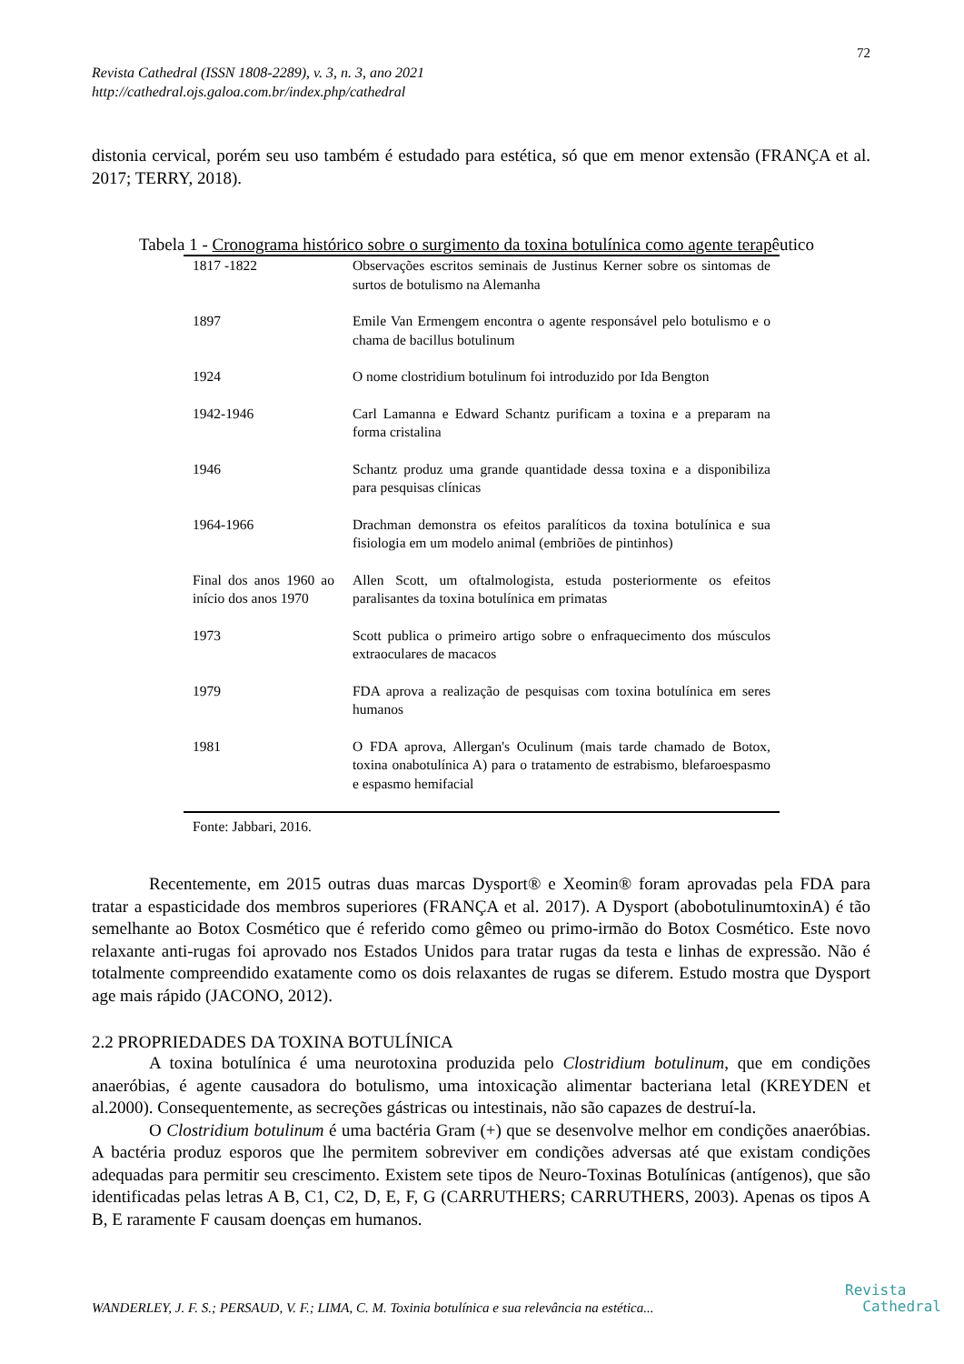72
Revista Cathedral (ISSN 1808-2289), v. 3, n. 3, ano 2021
http://cathedral.ojs.galoa.com.br/index.php/cathedral
distonia cervical, porém seu uso também é estudado para estética, só que em menor extensão (FRANÇA et al. 2017; TERRY, 2018).
Tabela 1 - Cronograma histórico sobre o surgimento da toxina botulínica como agente terapêutico
| 1817 -1822 | Observações escritos seminais de Justinus Kerner sobre os sintomas de surtos de botulismo na Alemanha |
| 1897 | Emile Van Ermengem encontra o agente responsável pelo botulismo e o chama de bacillus botulinum |
| 1924 | O nome clostridium botulinum foi introduzido por Ida Bengton |
| 1942-1946 | Carl Lamanna e Edward Schantz purificam a toxina e a preparam na forma cristalina |
| 1946 | Schantz produz uma grande quantidade dessa toxina e a disponibiliza para pesquisas clínicas |
| 1964-1966 | Drachman demonstra os efeitos paralíticos da toxina botulínica e sua fisiologia em um modelo animal (embriões de pintinhos) |
| Final dos anos 1960 ao início dos anos 1970 | Allen Scott, um oftalmologista, estuda posteriormente os efeitos paralisantes da toxina botulínica em primatas |
| 1973 | Scott publica o primeiro artigo sobre o enfraquecimento dos músculos extraoculares de macacos |
| 1979 | FDA aprova a realização de pesquisas com toxina botulínica em seres humanos |
| 1981 | O FDA aprova, Allergan's Oculinum (mais tarde chamado de Botox, toxina onabotulínica A) para o tratamento de estrabismo, blefaroespasmo e espasmo hemifacial |
Fonte: Jabbari, 2016.
Recentemente, em 2015 outras duas marcas Dysport® e Xeomin® foram aprovadas pela FDA para tratar a espasticidade dos membros superiores (FRANÇA et al. 2017). A Dysport (abobotulinumtoxinA) é tão semelhante ao Botox Cosmético que é referido como gêmeo ou primo-irmão do Botox Cosmético. Este novo relaxante anti-rugas foi aprovado nos Estados Unidos para tratar rugas da testa e linhas de expressão. Não é totalmente compreendido exatamente como os dois relaxantes de rugas se diferem. Estudo mostra que Dysport age mais rápido (JACONO, 2012).
2.2 PROPRIEDADES DA TOXINA BOTULÍNICA
A toxina botulínica é uma neurotoxina produzida pelo Clostridium botulinum, que em condições anaeróbias, é agente causadora do botulismo, uma intoxicação alimentar bacteriana letal (KREYDEN et al.2000). Consequentemente, as secreções gástricas ou intestinais, não são capazes de destruí-la.
O Clostridium botulinum é uma bactéria Gram (+) que se desenvolve melhor em condições anaeróbias. A bactéria produz esporos que lhe permitem sobreviver em condições adversas até que existam condições adequadas para permitir seu crescimento. Existem sete tipos de Neuro-Toxinas Botulínicas (antígenos), que são identificadas pelas letras A B, C1, C2, D, E, F, G (CARRUTHERS; CARRUTHERS, 2003). Apenas os tipos A B, E raramente F causam doenças em humanos.
WANDERLEY, J. F. S.; PERSAUD, V. F.; LIMA, C. M. Toxinia botulínica e sua relevância na estética...
Revista
Cathedral